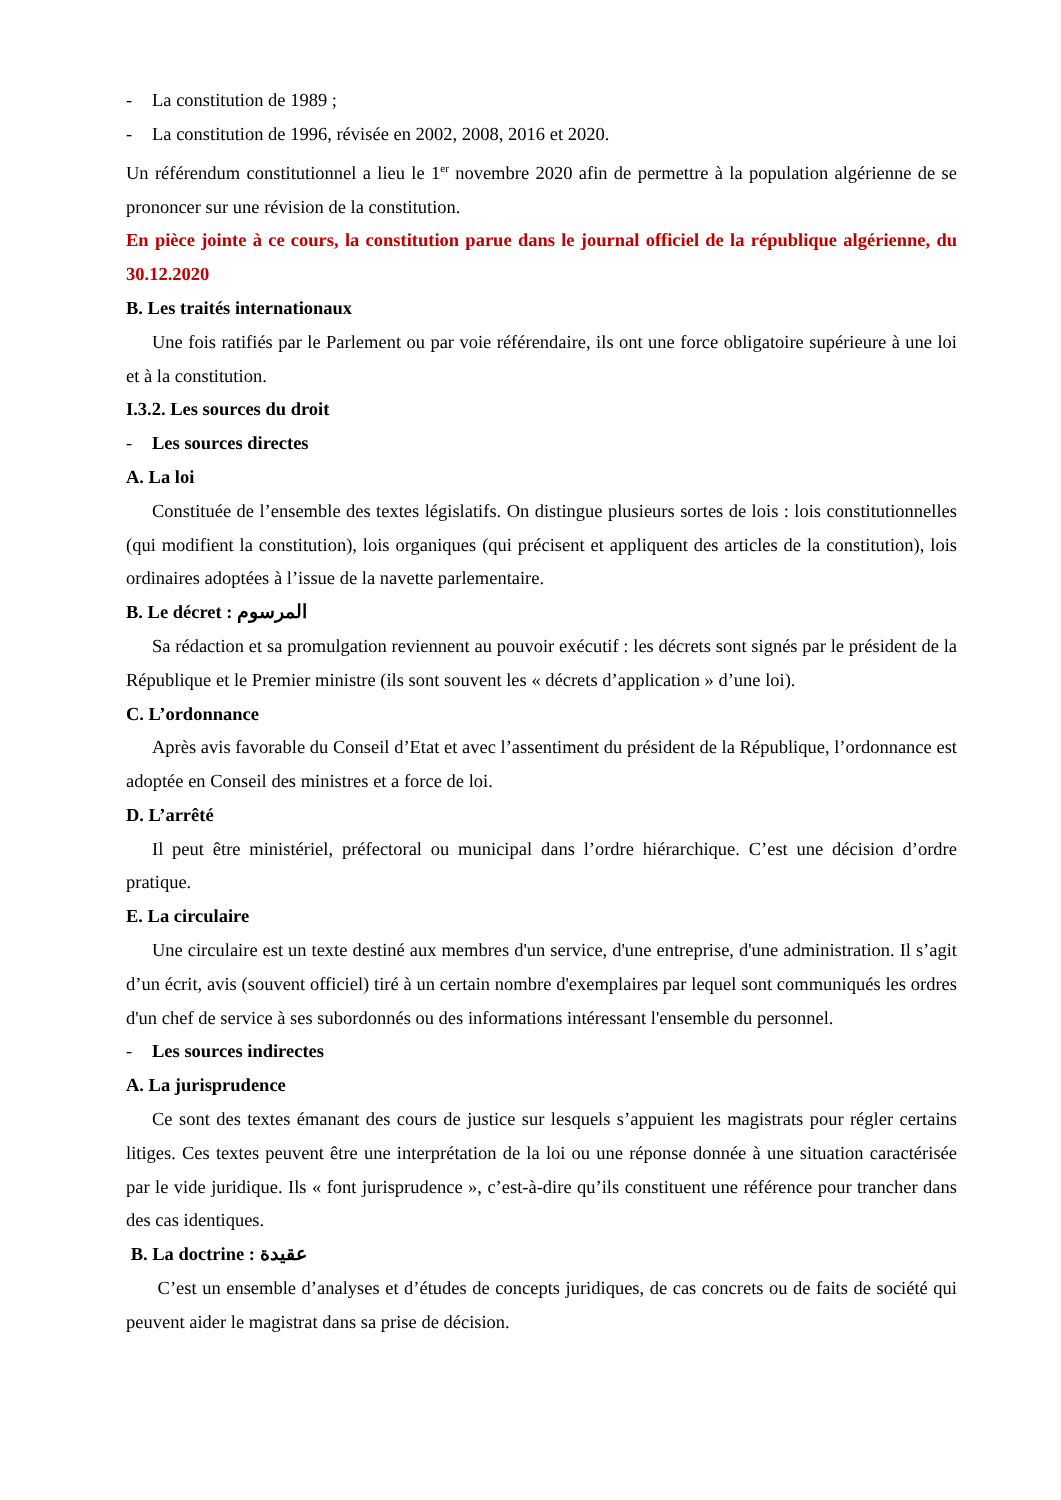- La constitution de 1989 ;
- La constitution de 1996, révisée en 2002, 2008, 2016 et 2020.
Un référendum constitutionnel a lieu le 1<sup>er</sup> novembre 2020 afin de permettre à la population algérienne de se prononcer sur une révision de la constitution.
En pièce jointe à ce cours, la constitution parue dans le journal officiel de la république algérienne, du 30.12.2020
B. Les traités internationaux
Une fois ratifiés par le Parlement ou par voie référendaire, ils ont une force obligatoire supérieure à une loi et à la constitution.
I.3.2. Les sources du droit
- Les sources directes
A. La loi
Constituée de l’ensemble des textes législatifs. On distingue plusieurs sortes de lois : lois constitutionnelles (qui modifient la constitution), lois organiques (qui précisent et appliquent des articles de la constitution), lois ordinaires adoptées à l’issue de la navette parlementaire.
B. Le décret : المرسوم
Sa rédaction et sa promulgation reviennent au pouvoir exécutif : les décrets sont signés par le président de la République et le Premier ministre (ils sont souvent les « décrets d’application » d’une loi).
C. L’ordonnance
Après avis favorable du Conseil d’Etat et avec l’assentiment du président de la République, l’ordonnance est adoptée en Conseil des ministres et a force de loi.
D. L’arrêté
Il peut être ministériel, préfectoral ou municipal dans l’ordre hiérarchique. C’est une décision d’ordre pratique.
E. La circulaire
Une circulaire est un texte destiné aux membres d'un service, d'une entreprise, d'une administration. Il s’agit d’un écrit, avis (souvent officiel) tiré à un certain nombre d'exemplaires par lequel sont communiqués les ordres d'un chef de service à ses subordonnés ou des informations intéressant l'ensemble du personnel.
- Les sources indirectes
A. La jurisprudence
Ce sont des textes émanant des cours de justice sur lesquels s’appuient les magistrats pour régler certains litiges. Ces textes peuvent être une interprétation de la loi ou une réponse donnée à une situation caractérisée par le vide juridique. Ils « font jurisprudence », c’est-à-dire qu’ils constituent une référence pour trancher dans des cas identiques.
B. La doctrine : عقيدة
C’est un ensemble d’analyses et d’études de concepts juridiques, de cas concrets ou de faits de société qui peuvent aider le magistrat dans sa prise de décision.